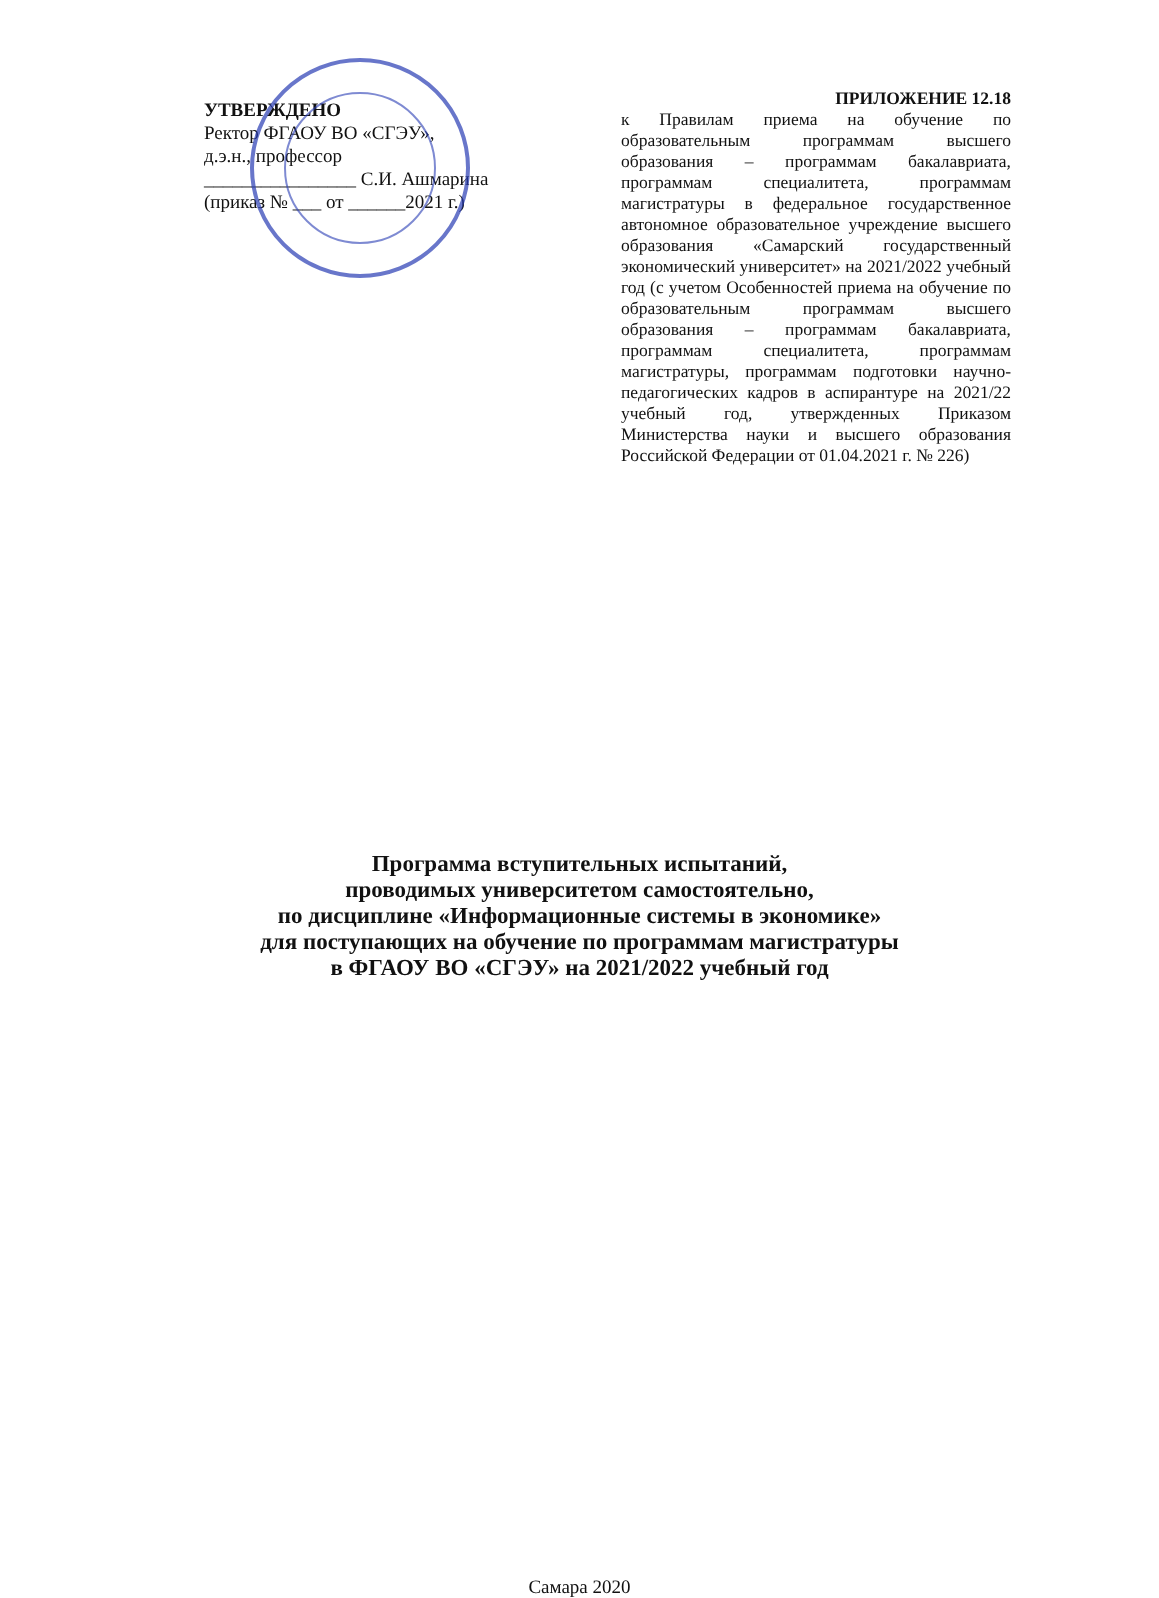УТВЕРЖДЕНО
Ректор ФГАОУ ВО «СГЭУ»,
д.э.н., профессор
________________ С.И. Ашмарина
(приказ № ___ от ______2021 г.)
ПРИЛОЖЕНИЕ 12.18
к Правилам приема на обучение по образовательным программам высшего образования – программам бакалавриата, программам специалитета, программам магистратуры в федеральное государственное автономное образовательное учреждение высшего образования «Самарский государственный экономический университет» на 2021/2022 учебный год (с учетом Особенностей приема на обучение по образовательным программам высшего образования – программам бакалавриата, программам специалитета, программам магистратуры, программам подготовки научно-педагогических кадров в аспирантуре на 2021/22 учебный год, утвержденных Приказом Министерства науки и высшего образования Российской Федерации от 01.04.2021 г. № 226)
Программа вступительных испытаний,
проводимых университетом самостоятельно,
по дисциплине «Информационные системы в экономике»
для поступающих на обучение по программам магистратуры
в ФГАОУ ВО «СГЭУ» на 2021/2022 учебный год
Самара 2020